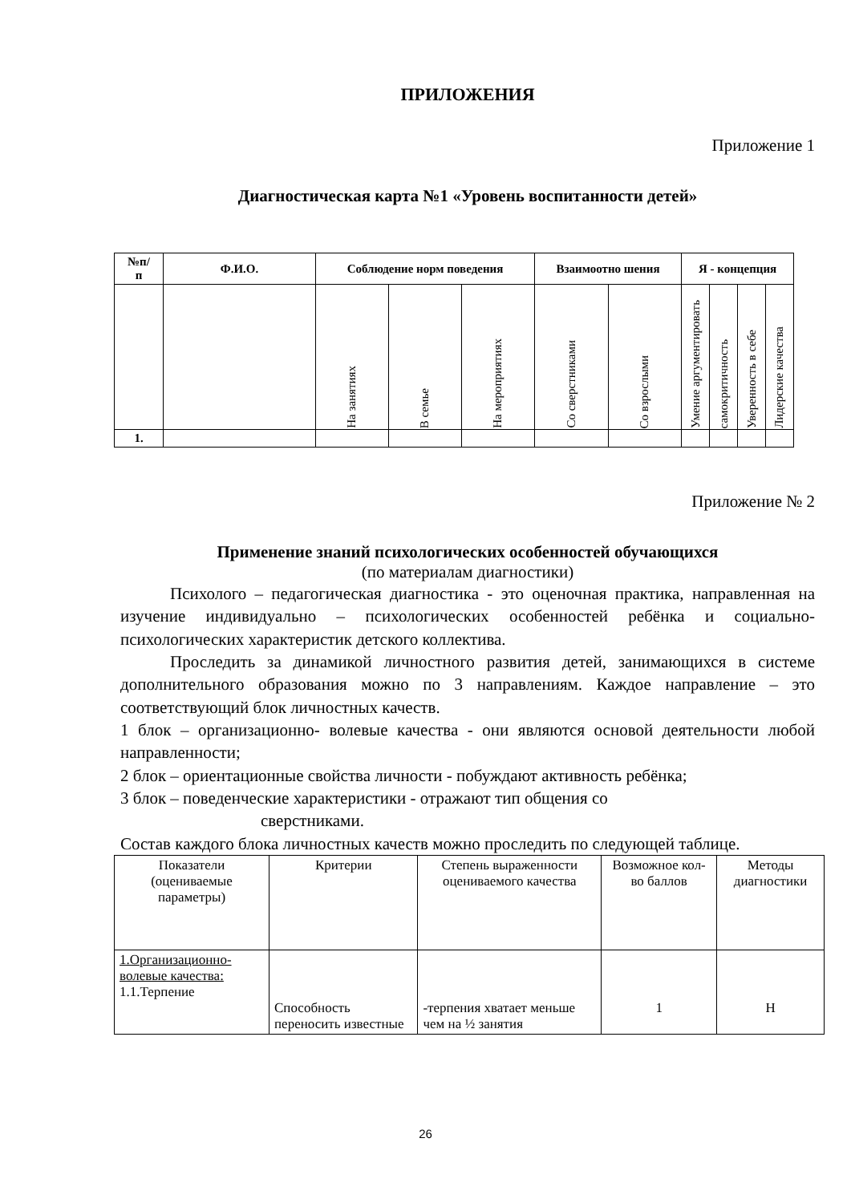ПРИЛОЖЕНИЯ
Приложение 1
Диагностическая карта №1 «Уровень воспитанности детей»
| №п/ п | Ф.И.О. | Соблюдение норм поведения | | | Взаимоотно шения | | Я - концепция | | | |
| --- | --- | --- | --- | --- | --- | --- | --- | --- | --- | --- |
| | | На занятиях | В семье | На мероприятиях | Со сверстниками | Со взрослыми | Умение аргументировать | самокритичность | Уверенность в себе | Лидерские качества |
| 1. | | | | | | | | | | |
Приложение № 2
Применение знаний психологических особенностей обучающихся
(по материалам диагностики)
Психолого – педагогическая диагностика - это оценочная практика, направленная на изучение индивидуально – психологических особенностей ребёнка и социально-психологических характеристик детского коллектива.
Проследить за динамикой личностного развития детей, занимающихся в системе дополнительного образования можно по 3 направлениям. Каждое направление – это соответствующий блок личностных качеств.
1 блок – организационно- волевые качества - они являются основой деятельности любой направленности;
2 блок – ориентационные свойства личности - побуждают активность ребёнка;
3 блок – поведенческие характеристики - отражают тип общения со
сверстниками.
Состав каждого блока личностных качеств можно проследить по следующей таблице.
| Показатели (оцениваемые параметры) | Критерии | Степень выраженности оцениваемого качества | Возможное кол-во баллов | Методы диагностики |
| 1.Организационно-волевые качества: 1.1.Терпение | Способность переносить известные | -терпения хватает меньше чем на ½ занятия | 1 | Н |
26